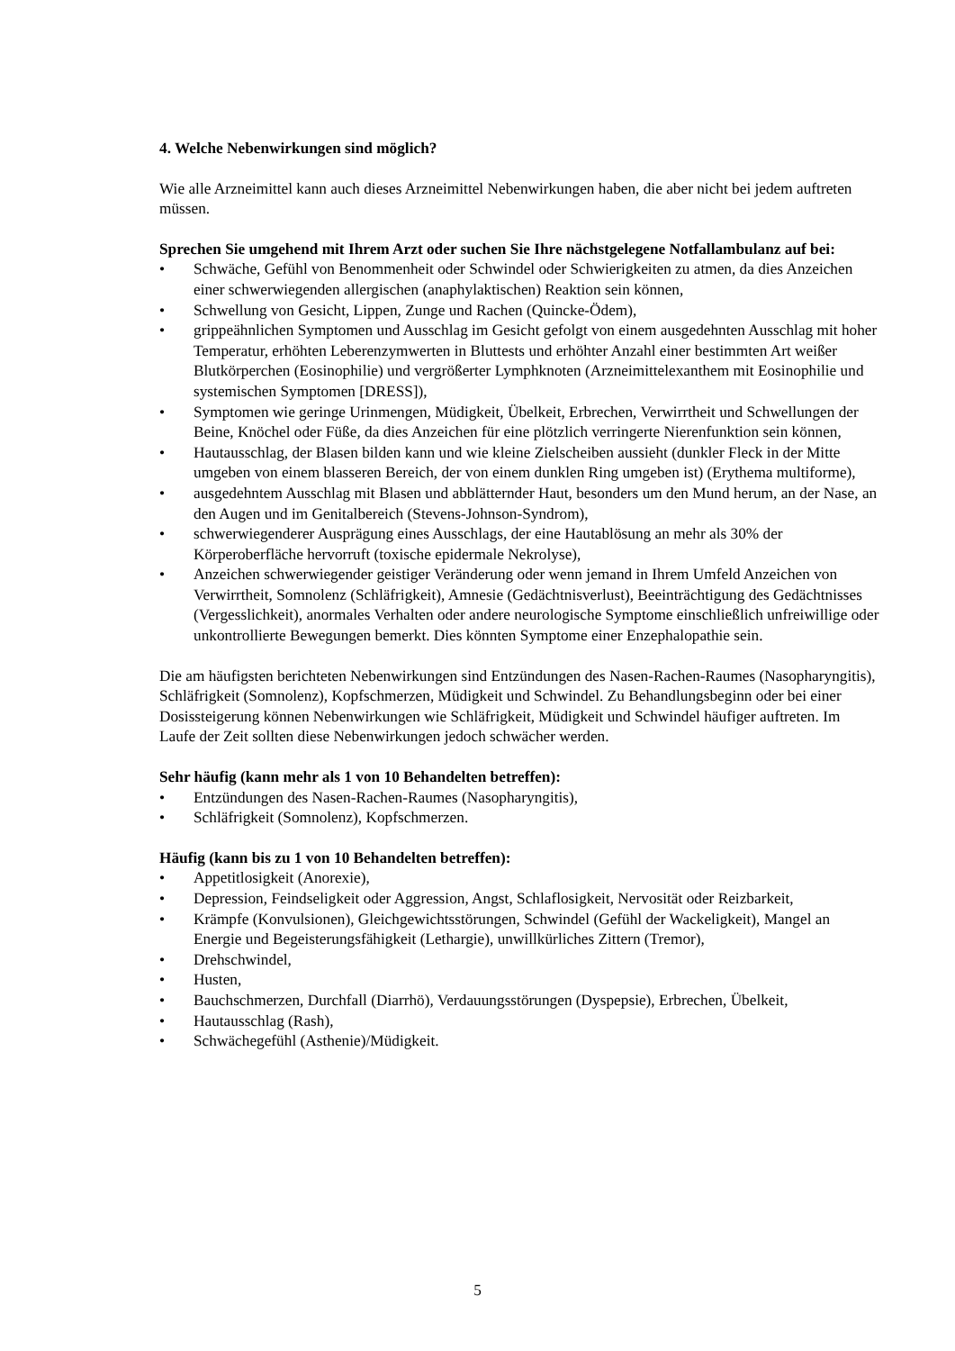4. Welche Nebenwirkungen sind möglich?
Wie alle Arzneimittel kann auch dieses Arzneimittel Nebenwirkungen haben, die aber nicht bei jedem auftreten müssen.
Sprechen Sie umgehend mit Ihrem Arzt oder suchen Sie Ihre nächstgelegene Notfallambulanz auf bei:
• Schwäche, Gefühl von Benommenheit oder Schwindel oder Schwierigkeiten zu atmen, da dies Anzeichen einer schwerwiegenden allergischen (anaphylaktischen) Reaktion sein können,
• Schwellung von Gesicht, Lippen, Zunge und Rachen (Quincke-Ödem),
• grippeähnlichen Symptomen und Ausschlag im Gesicht gefolgt von einem ausgedehnten Ausschlag mit hoher Temperatur, erhöhten Leberenzymwerten in Bluttests und erhöhter Anzahl einer bestimmten Art weißer Blutkörperchen (Eosinophilie) und vergrößerter Lymphknoten (Arzneimittelexanthem mit Eosinophilie und systemischen Symptomen [DRESS]),
• Symptomen wie geringe Urinmengen, Müdigkeit, Übelkeit, Erbrechen, Verwirrtheit und Schwellungen der Beine, Knöchel oder Füße, da dies Anzeichen für eine plötzlich verringerte Nierenfunktion sein können,
• Hautausschlag, der Blasen bilden kann und wie kleine Zielscheiben aussieht (dunkler Fleck in der Mitte umgeben von einem blasseren Bereich, der von einem dunklen Ring umgeben ist) (Erythema multiforme),
• ausgedehntem Ausschlag mit Blasen und abblätternder Haut, besonders um den Mund herum, an der Nase, an den Augen und im Genitalbereich (Stevens-Johnson-Syndrom),
• schwerwiegenderer Ausprägung eines Ausschlags, der eine Hautablösung an mehr als 30% der Körperoberfläche hervorruft (toxische epidermale Nekrolyse),
• Anzeichen schwerwiegender geistiger Veränderung oder wenn jemand in Ihrem Umfeld Anzeichen von Verwirrtheit, Somnolenz (Schläfrigkeit), Amnesie (Gedächtnisverlust), Beeinträchtigung des Gedächtnisses (Vergesslichkeit), anormales Verhalten oder andere neurologische Symptome einschließlich unfreiwillige oder unkontrollierte Bewegungen bemerkt. Dies könnten Symptome einer Enzephalopathie sein.
Die am häufigsten berichteten Nebenwirkungen sind Entzündungen des Nasen-Rachen-Raumes (Nasopharyngitis), Schläfrigkeit (Somnolenz), Kopfschmerzen, Müdigkeit und Schwindel. Zu Behandlungsbeginn oder bei einer Dosissteigerung können Nebenwirkungen wie Schläfrigkeit, Müdigkeit und Schwindel häufiger auftreten. Im Laufe der Zeit sollten diese Nebenwirkungen jedoch schwächer werden.
Sehr häufig (kann mehr als 1 von 10 Behandelten betreffen):
• Entzündungen des Nasen-Rachen-Raumes (Nasopharyngitis),
• Schläfrigkeit (Somnolenz), Kopfschmerzen.
Häufig (kann bis zu 1 von 10 Behandelten betreffen):
• Appetitlosigkeit (Anorexie),
• Depression, Feindseligkeit oder Aggression, Angst, Schlaflosigkeit, Nervosität oder Reizbarkeit,
• Krämpfe (Konvulsionen), Gleichgewichtsstörungen, Schwindel (Gefühl der Wackeligkeit), Mangel an Energie und Begeisterungsfähigkeit (Lethargie), unwillkürliches Zittern (Tremor),
• Drehschwindel,
• Husten,
• Bauchschmerzen, Durchfall (Diarrhö), Verdauungsstörungen (Dyspepsie), Erbrechen, Übelkeit,
• Hautausschlag (Rash),
• Schwächegefühl (Asthenie)/Müdigkeit.
5